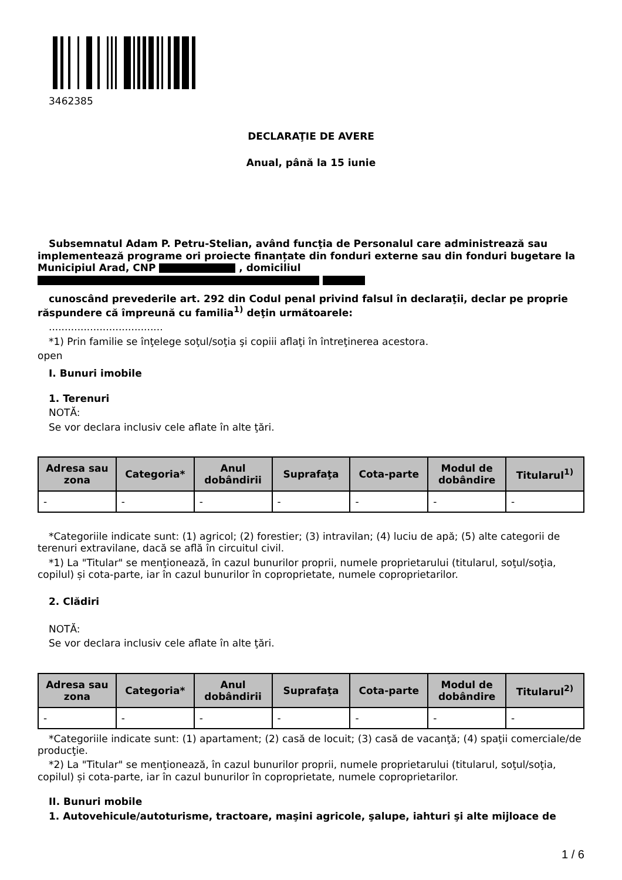3462385
DECLARAŢIE DE AVERE
Anual, până la 15 iunie
Subsemnatul Adam P. Petru-Stelian, având funcţia de Personalul care administrează sau implementează programe ori proiecte finanțate din fonduri externe sau din fonduri bugetare la Municipiul Arad, CNP , domiciliul
cunoscând prevederile art. 292 din Codul penal privind falsul în declaraţii, declar pe proprie răspundere că împreună cu familia<sup>1)</sup> deţin următoarele:
....................................
*1) Prin familie se înţelege soţul/soţia şi copiii aflaţi în întreţinerea acestora.
open
I. Bunuri imobile
1. Terenuri
NOTĂ:
Se vor declara inclusiv cele aflate în alte ţări.
| Adresa sau zona | Categoria* | Anul dobândirii | Suprafaţa | Cota-parte | Modul de dobândire | Titularul<sup>1)</sup> |
| --- | --- | --- | --- | --- | --- | --- |
| - | - | - | - | - | - | - |
*Categoriile indicate sunt: (1) agricol; (2) forestier; (3) intravilan; (4) luciu de apă; (5) alte categorii de terenuri extravilane, dacă se află în circuitul civil.
*1) La "Titular" se menţionează, în cazul bunurilor proprii, numele proprietarului (titularul, soţul/soţia, copilul) și cota-parte, iar în cazul bunurilor în coproprietate, numele coproprietarilor.
2. Clădiri
NOTĂ:
Se vor declara inclusiv cele aflate în alte ţări.
| Adresa sau zona | Categoria* | Anul dobândirii | Suprafaţa | Cota-parte | Modul de dobândire | Titularul<sup>2)</sup> |
| --- | --- | --- | --- | --- | --- | --- |
| - | - | - | - | - | - | - |
*Categoriile indicate sunt: (1) apartament; (2) casă de locuit; (3) casă de vacanţă; (4) spaţii comerciale/de producţie.
*2) La "Titular" se menţionează, în cazul bunurilor proprii, numele proprietarului (titularul, soţul/soţia, copilul) și cota-parte, iar în cazul bunurilor în coproprietate, numele coproprietarilor.
II. Bunuri mobile
1. Autovehicule/autoturisme, tractoare, maşini agricole, şalupe, iahturi şi alte mijloace de
1 / 6